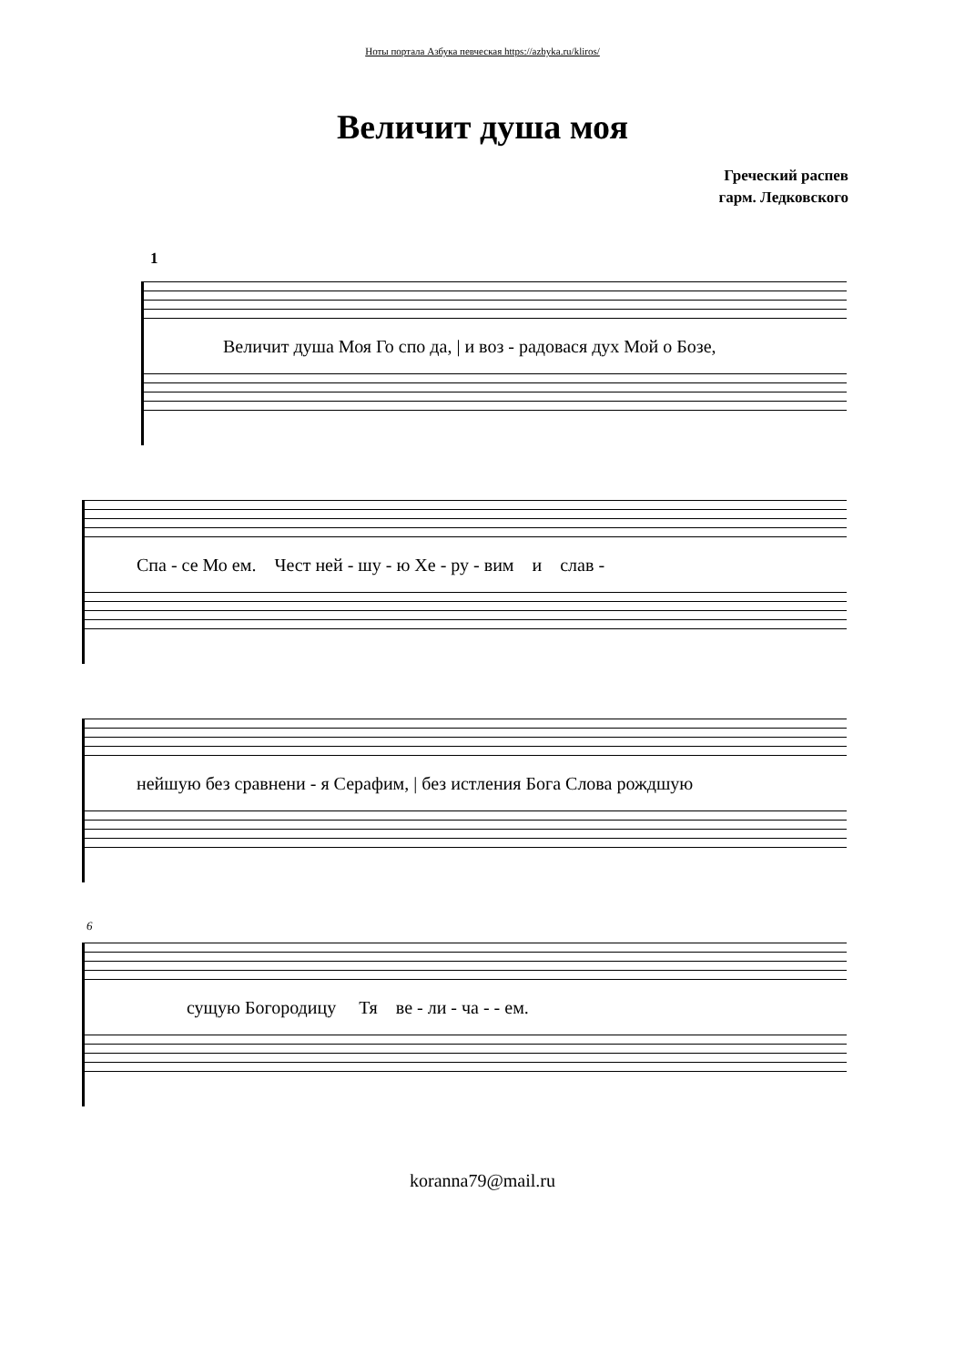Ноты портала Азбука певческая https://azbyka.ru/kliros/
Величит душа моя
Греческий распев
гарм. Ледковского
1
Величит душа Моя Го спо да, | и воз - радовася дух Мой о Бозе,
Спа - се Мо ем. Чест ней - шу - ю Хе - ру - вим и слав -
нейшую без сравнени - я Серафим, | без истления Бога Слова рождшую
6
сущую Богородицу Тя ве - ли - ча - - ем.
koranna79@mail.ru